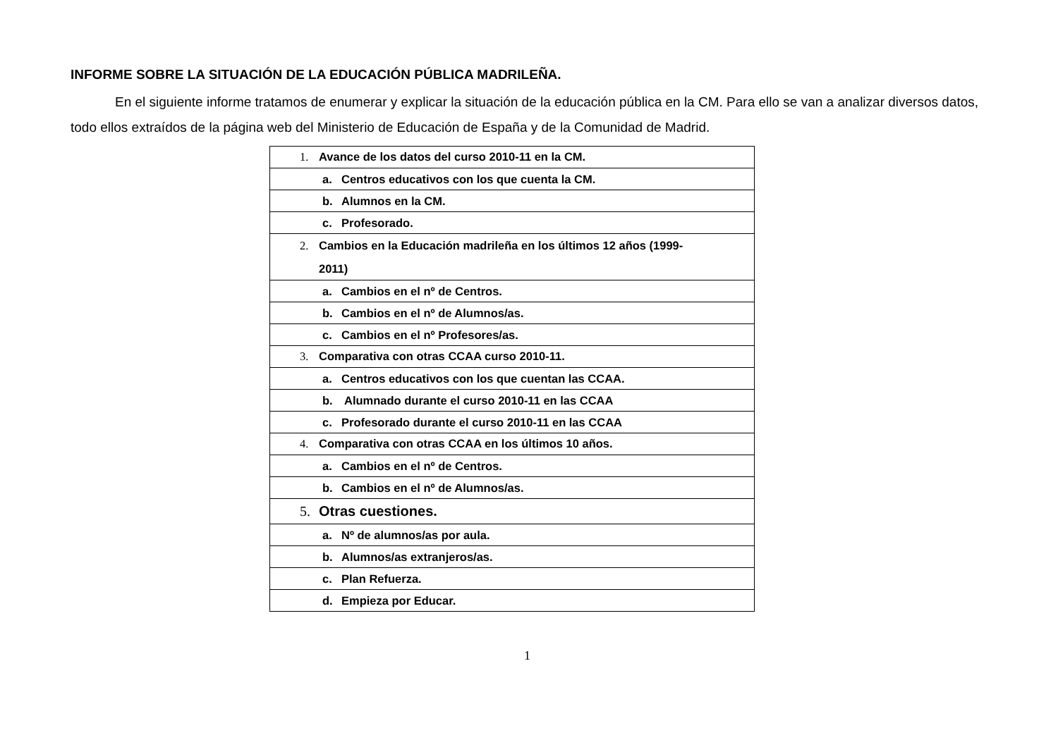INFORME SOBRE LA SITUACIÓN DE LA EDUCACIÓN PÚBLICA MADRILEÑA.
En el siguiente informe tratamos de enumerar y explicar la situación de la educación pública en la CM. Para ello se van a analizar diversos datos, todo ellos extraídos de la página web del Ministerio de Educación de España y de la Comunidad de Madrid.
| 1. Avance de los datos del curso 2010-11 en la CM. |
| a. Centros educativos con los que cuenta la CM. |
| b. Alumnos en la CM. |
| c. Profesorado. |
| 2. Cambios en la Educación madrileña en los últimos 12 años (1999- 2011) |
| a. Cambios en el nº de Centros. |
| b. Cambios en el nº de Alumnos/as. |
| c. Cambios en el nº Profesores/as. |
| 3. Comparativa con otras CCAA curso 2010-11. |
| a. Centros educativos con los que cuentan las CCAA. |
| b. Alumnado durante el curso 2010-11 en las CCAA |
| c. Profesorado durante el curso 2010-11 en las CCAA |
| 4. Comparativa con otras CCAA en los últimos 10 años. |
| a. Cambios en el nº de Centros. |
| b. Cambios en el nº de Alumnos/as. |
| 5. Otras cuestiones. |
| a. Nº de alumnos/as por aula. |
| b. Alumnos/as extranjeros/as. |
| c. Plan Refuerza. |
| d. Empieza por Educar. |
1